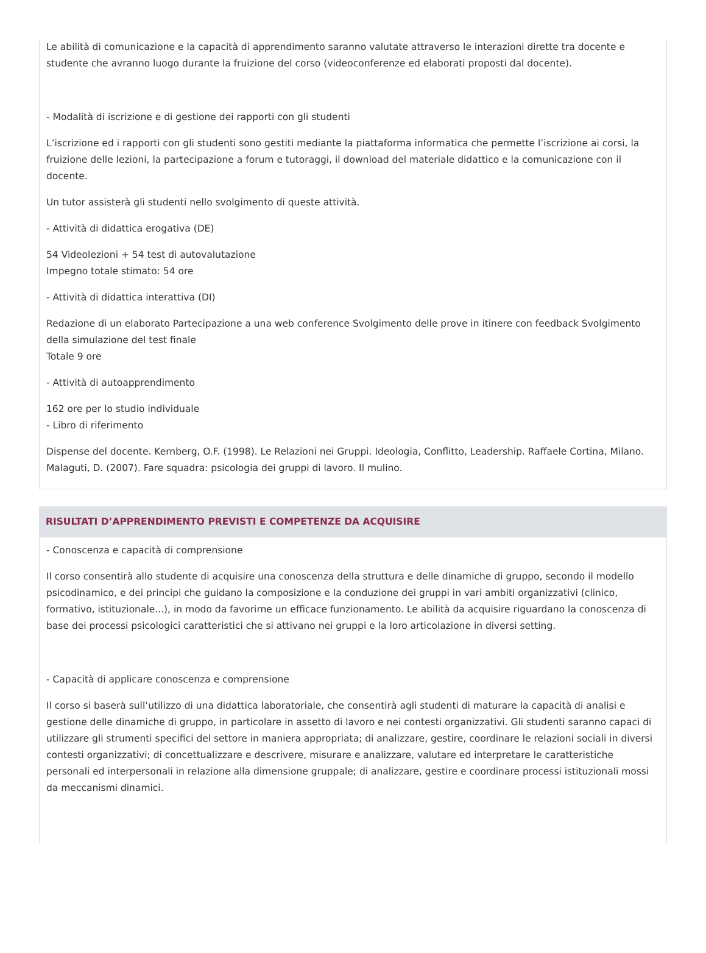Le abilità di comunicazione e la capacità di apprendimento saranno valutate attraverso le interazioni dirette tra docente e studente che avranno luogo durante la fruizione del corso (videoconferenze ed elaborati proposti dal docente).
- Modalità di iscrizione e di gestione dei rapporti con gli studenti
L’iscrizione ed i rapporti con gli studenti sono gestiti mediante la piattaforma informatica che permette l’iscrizione ai corsi, la fruizione delle lezioni, la partecipazione a forum e tutoraggi, il download del materiale didattico e la comunicazione con il docente.
Un tutor assisterà gli studenti nello svolgimento di queste attività.
- Attività di didattica erogativa (DE)
54 Videolezioni + 54 test di autovalutazione
Impegno totale stimato: 54 ore
- Attività di didattica interattiva (DI)
Redazione di un elaborato Partecipazione a una web conference Svolgimento delle prove in itinere con feedback Svolgimento della simulazione del test finale
Totale 9 ore
- Attività di autoapprendimento
162 ore per lo studio individuale
- Libro di riferimento
Dispense del docente. Kernberg, O.F. (1998). Le Relazioni nei Gruppi. Ideologia, Conflitto, Leadership. Raffaele Cortina, Milano. Malaguti, D. (2007). Fare squadra: psicologia dei gruppi di lavoro. Il mulino.
RISULTATI D’APPRENDIMENTO PREVISTI E COMPETENZE DA ACQUISIRE
- Conoscenza e capacità di comprensione
Il corso consentirà allo studente di acquisire una conoscenza della struttura e delle dinamiche di gruppo, secondo il modello psicodinamico, e dei principi che guidano la composizione e la conduzione dei gruppi in vari ambiti organizzativi (clinico, formativo, istituzionale...), in modo da favorirne un efficace funzionamento. Le abilità da acquisire riguardano la conoscenza di base dei processi psicologici caratteristici che si attivano nei gruppi e la loro articolazione in diversi setting.
- Capacità di applicare conoscenza e comprensione
Il corso si baserà sull’utilizzo di una didattica laboratoriale, che consentirà agli studenti di maturare la capacità di analisi e gestione delle dinamiche di gruppo, in particolare in assetto di lavoro e nei contesti organizzativi. Gli studenti saranno capaci di utilizzare gli strumenti specifici del settore in maniera appropriata; di analizzare, gestire, coordinare le relazioni sociali in diversi contesti organizzativi; di concettualizzare e descrivere, misurare e analizzare, valutare ed interpretare le caratteristiche personali ed interpersonali in relazione alla dimensione gruppale; di analizzare, gestire e coordinare processi istituzionali mossi da meccanismi dinamici.